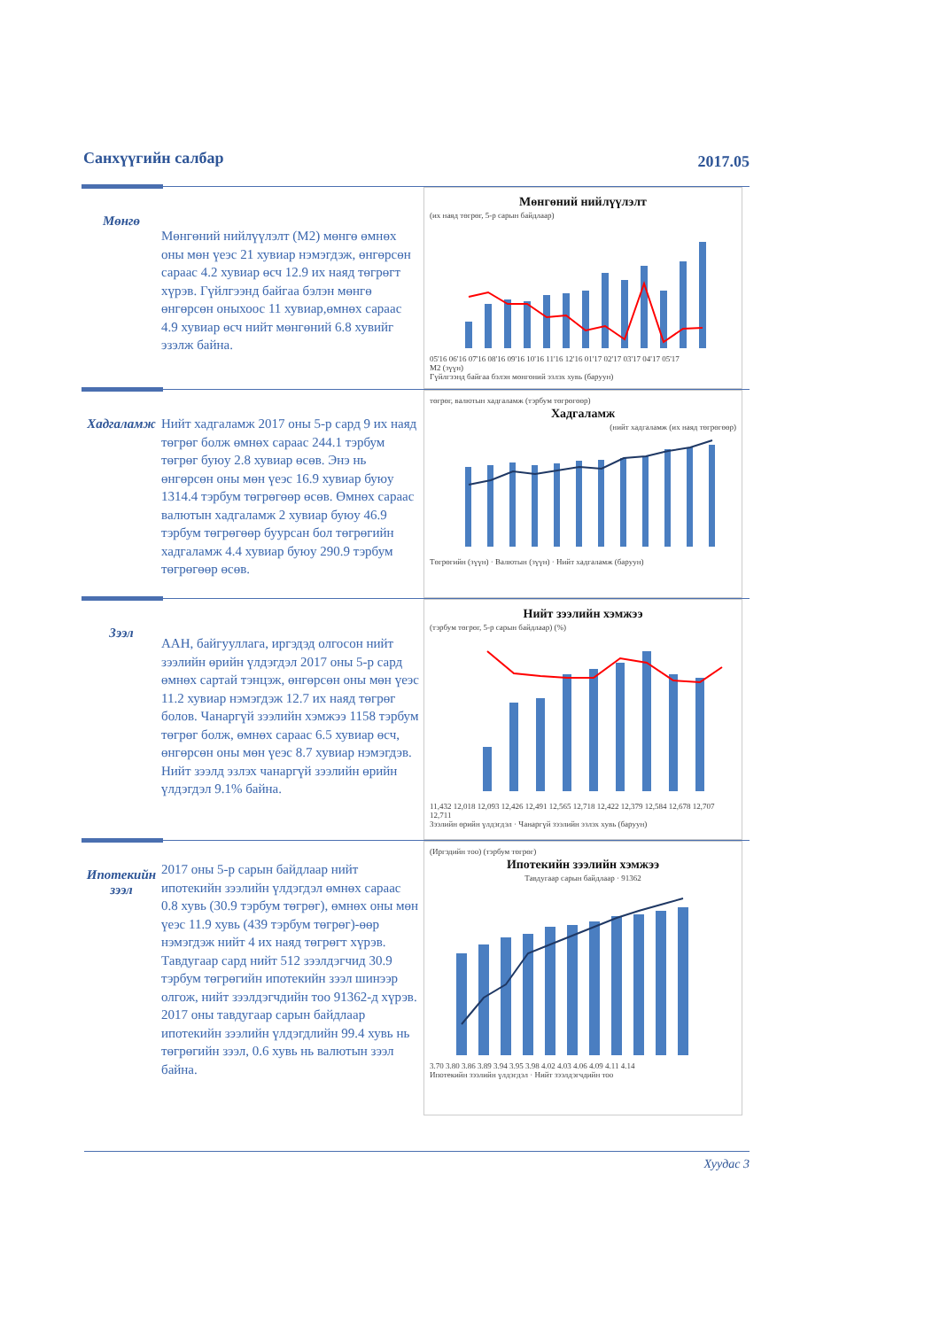Санхүүгийн салбар 2017.05
Мөнгө
Мөнгөний нийлүүлэлт (М2) мөнгө өмнөх оны мөн үеэс 21 хувиар нэмэгдэж, өнгөрсөн сараас 4.2 хувиар өсч 12.9 их наяд төгрөгт хүрэв. Гүйлгээнд байгаа бэлэн мөнгө өнгөрсөн оныхоос 11 хувиар,өмнөх сараас 4.9 хувиар өсч нийт мөнгөний 6.8 хувийг эзэлж байна.
Мөнгөний нийлүүлэлт
(их наяд төгрөг, 5-р сарын байдлаар)
05'16 06'16 07'16 08'16 09'16 10'16 11'16 12'16 01'17 02'17 03'17 04'17 05'17
M2 (зүүн)
Гүйлгээнд байгаа бэлэн мөнгөний эзлэх хувь (баруун)
Хадгаламж
Нийт хадгаламж 2017 оны 5-р сард 9 их наяд төгрөг болж өмнөх сараас 244.1 тэрбум төгрөг буюу 2.8 хувиар өсөв. Энэ нь өнгөрсөн оны мөн үеэс 16.9 хувиар буюу 1314.4 тэрбум төгрөгөөр өсөв. Өмнөх сараас валютын хадгаламж 2 хувиар буюу 46.9 тэрбум төгрөгөөр буурсан бол төгрөгийн хадгаламж 4.4 хувиар буюу 290.9 тэрбум төгрөгөөр өсөв.
төгрөг, валютын хадгаламж (тэрбум төгрөгөөр)
Хадгаламж
(нийт хадгаламж (их наяд төгрөгөөр)
Төгрөгийн (зүүн) · Валютын (зүүн) · Нийт хадгаламж (баруун)
Зээл
ААН, байгууллага, иргэдэд олгосон нийт зээлийн өрийн үлдэгдэл 2017 оны 5-р сард өмнөх сартай тэнцэж, өнгөрсөн оны мөн үеэс 11.2 хувиар нэмэгдэж 12.7 их наяд төгрөг болов. Чанаргүй зээлийн хэмжээ 1158 тэрбум төгрөг болж, өмнөх сараас 6.5 хувиар өсч, өнгөрсөн оны мөн үеэс 8.7 хувиар нэмэгдэв. Нийт зээлд эзлэх чанаргүй зээлийн өрийн үлдэгдэл 9.1% байна.
Нийт зээлийн хэмжээ
(тэрбум төгрөг, 5-р сарын байдлаар) (%)
11,432 12,018 12,093 12,426 12,491 12,565 12,718 12,422 12,379 12,584 12,678 12,707 12,711
Зээлийн өрийн үлдэгдэл · Чанаргүй зээлийн эзлэх хувь (баруун)
Ипотекийн зээл
2017 оны 5-р сарын байдлаар нийт ипотекийн зээлийн үлдэгдэл өмнөх сараас 0.8 хувь (30.9 тэрбум төгрөг), өмнөх оны мөн үеэс 11.9 хувь (439 тэрбум төгрөг)-өөр нэмэгдэж нийт 4 их наяд төгрөгт хүрэв. Тавдугаар сард нийт 512 зээлдэгчид 30.9 тэрбум төгрөгийн ипотекийн зээл шинээр олгож, нийт зээлдэгчдийн тоо 91362-д хүрэв. 2017 оны тавдугаар сарын байдлаар ипотекийн зээлийн үлдэгдлийн 99.4 хувь нь төгрөгийн зээл, 0.6 хувь нь валютын зээл байна.
(Иргэдийн тоо) (тэрбум төгрөг)
Ипотекийн зээлийн хэмжээ
Тавдугаар сарын байдлаар · 91362
3.70 3.80 3.86 3.89 3.94 3.95 3.98 4.02 4.03 4.06 4.09 4.11 4.14
Ипотекийн зээлийн үлдэгдэл · Нийт зээлдэгчдийн тоо
Хуудас 3